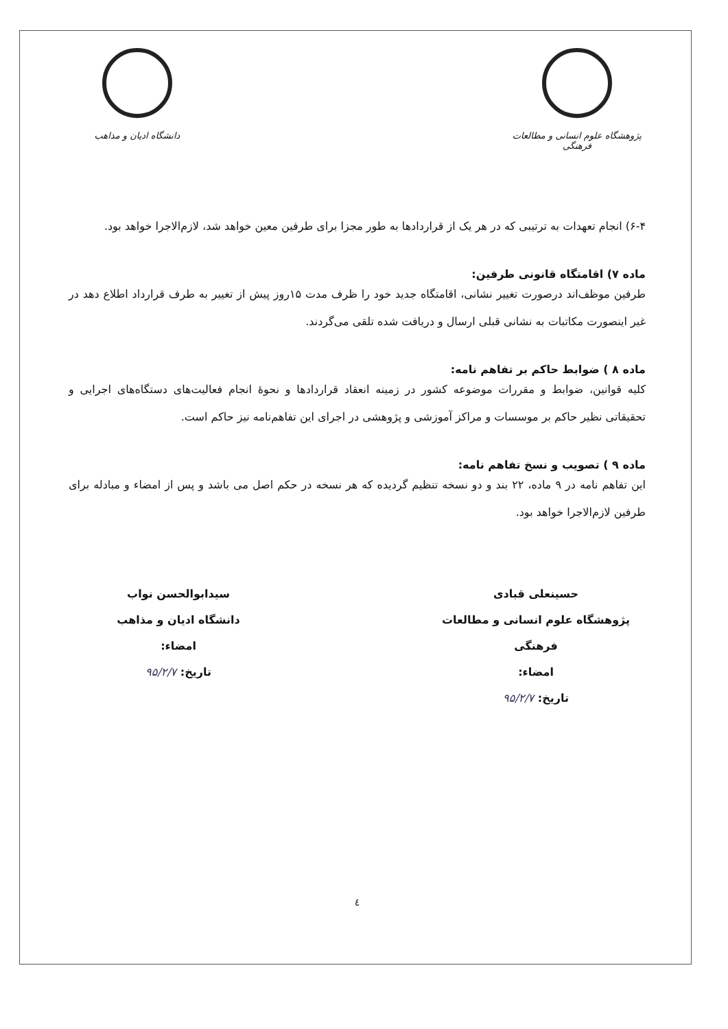پژوهشگاه علوم انسانی و مطالعات فرهنگی
دانشگاه ادیان و مذاهب
۶-۴) انجام تعهدات به ترتیبی که در هر یک از قراردادها به طور مجزا برای طرفین معین خواهد شد، لازم‌الاجرا خواهد بود.
ماده ۷) اقامتگاه قانونی طرفین:
طرفین موظف‌اند درصورت تغییر نشانی، اقامتگاه جدید خود را ظرف مدت ۱۵روز پیش از تغییر به طرف قرارداد اطلاع دهد در غیر اینصورت مکاتبات به نشانی قبلی ارسال و دریافت شده تلقی می‌گردند.
ماده ۸ ) ضوابط حاکم بر تفاهم نامه:
کلیه قوانین، ضوابط و مقررات موضوعه کشور در زمینه انعقاد قراردادها و نحوهٔ انجام فعالیت‌های دستگاه‌های اجرایی و تحقیقاتی نظیر حاکم بر موسسات و مراکز آموزشی و پژوهشی در اجرای این تفاهم‌نامه نیز حاکم است.
ماده ۹ ) تصویب و نسخ تفاهم نامه:
این تفاهم نامه در ۹ ماده، ۲۲ بند و دو نسخه تنظیم گردیده که هر نسخه در حکم اصل می باشد و پس از امضاء و مبادله برای طرفین لازم‌الاجرا خواهد بود.
حسینعلی قبادی
پژوهشگاه علوم انسانی و مطالعات فرهنگی
امضاء:
تاریخ: ۹۵/۲/۷
سیدابوالحسن نواب
دانشگاه ادیان و مذاهب
امضاء:
تاریخ: ۹۵/۲/۷
٤